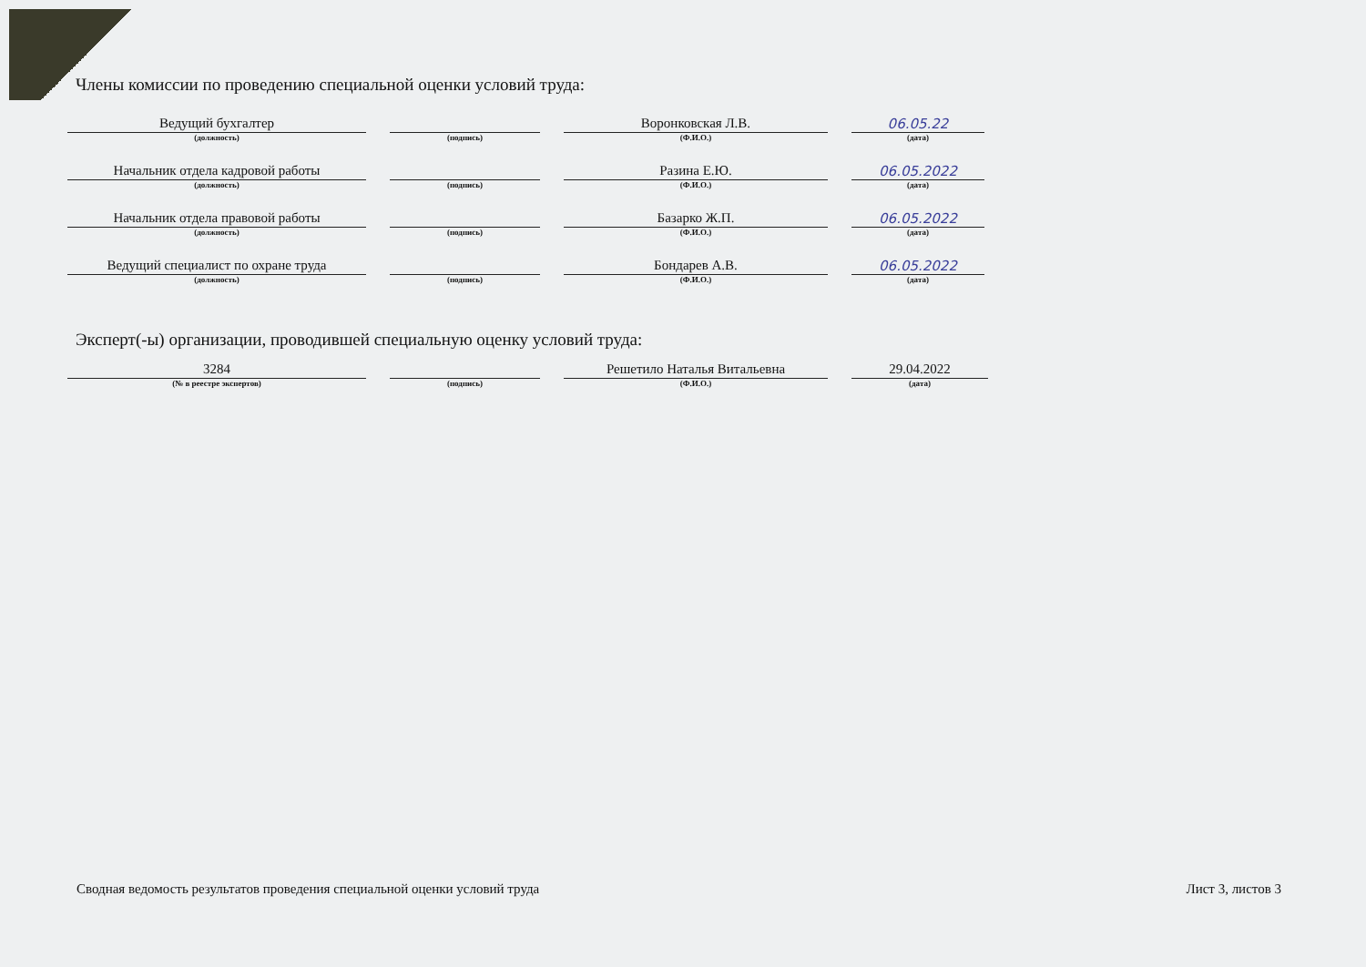Члены комиссии по проведению специальной оценки условий труда:
Ведущий бухгалтер
(должность)
(подпись)
Воронковская Л.В.
(Ф.И.О.)
06.05.22
(дата)
Начальник отдела кадровой работы
(должность)
(подпись)
Разина Е.Ю.
(Ф.И.О.)
06.05.2022
(дата)
Начальник отдела правовой работы
(должность)
(подпись)
Базарко Ж.П.
(Ф.И.О.)
06.05.2022
(дата)
Ведущий специалист по охране труда
(должность)
(подпись)
Бондарев А.В.
(Ф.И.О.)
06.05.2022
(дата)
Эксперт(-ы) организации, проводившей специальную оценку условий труда:
3284
(№ в реестре экспертов)
(подпись)
Решетило Наталья Витальевна
(Ф.И.О.)
29.04.2022
(дата)
Сводная ведомость результатов проведения специальной оценки условий труда
Лист 3, листов 3